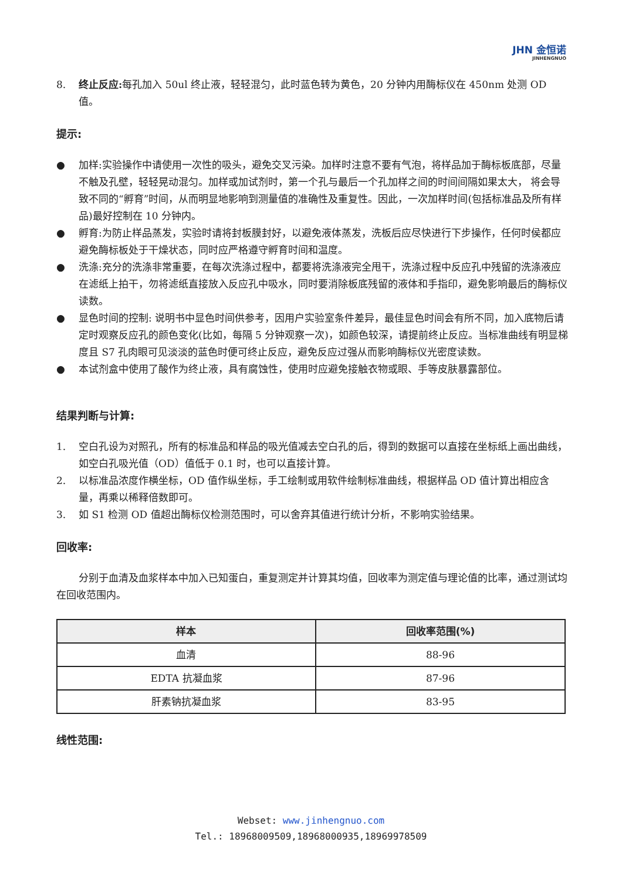JHN 金恒诺
JINHENGNUO
8. 终止反应: 每孔加入 50ul 终止液，轻轻混匀，此时蓝色转为黄色，20 分钟内用酶标仪在 450nm 处测 OD 值。
提示:
● 加样:实验操作中请使用一次性的吸头，避免交叉污染。加样时注意不要有气泡，将样品加于酶标板底部，尽量不触及孔壁，轻轻晃动混匀。加样或加试剂时，第一个孔与最后一个孔加样之间的时间间隔如果太大， 将会导致不同的“孵育”时间，从而明显地影响到测量值的准确性及重复性。因此，一次加样时间(包括标准品及所有样品)最好控制在 10 分钟内。
● 孵育:为防止样品蒸发，实验时请将封板膜封好，以避免液体蒸发，洗板后应尽快进行下步操作，任何时侯都应避免酶标板处于干燥状态，同时应严格遵守孵育时间和温度。
● 洗涤:充分的洗涤非常重要，在每次洗涤过程中，都要将洗涤液完全甩干，洗涤过程中反应孔中残留的洗涤液应在滤纸上拍干，勿将滤纸直接放入反应孔中吸水，同时要消除板底残留的液体和手指印，避免影响最后的酶标仪读数。
● 显色时间的控制: 说明书中显色时间供参考，因用户实验室条件差异，最佳显色时间会有所不同，加入底物后请定时观察反应孔的颜色变化(比如，每隔 5 分钟观察一次)，如颜色较深，请提前终止反应。当标准曲线有明显梯度且 S7 孔肉眼可见淡淡的蓝色时便可终止反应，避免反应过强从而影响酶标仪光密度读数。
● 本试剂盒中使用了酸作为终止液，具有腐蚀性，使用时应避免接触衣物或眼、手等皮肤暴露部位。
结果判断与计算:
1. 空白孔设为对照孔，所有的标准品和样品的吸光值减去空白孔的后，得到的数据可以直接在坐标纸上画出曲线，如空白孔吸光值（OD）值低于 0.1 时，也可以直接计算。
2. 以标准品浓度作横坐标，OD 值作纵坐标，手工绘制或用软件绘制标准曲线，根据样品 OD 值计算出相应含量，再乘以稀释倍数即可。
3. 如 S1 检测 OD 值超出酶标仪检测范围时，可以舍弃其值进行统计分析，不影响实验结果。
回收率:
分别于血清及血浆样本中加入已知蛋白，重复测定并计算其均值，回收率为测定值与理论值的比率，通过测试均在回收范围内。
| 样本 | 回收率范围(%) |
| --- | --- |
| 血清 | 88-96 |
| EDTA 抗凝血浆 | 87-96 |
| 肝素钠抗凝血浆 | 83-95 |
线性范围:
Webset: www.jinhengnuo.com
Tel.: 18968009509,18968000935,18969978509